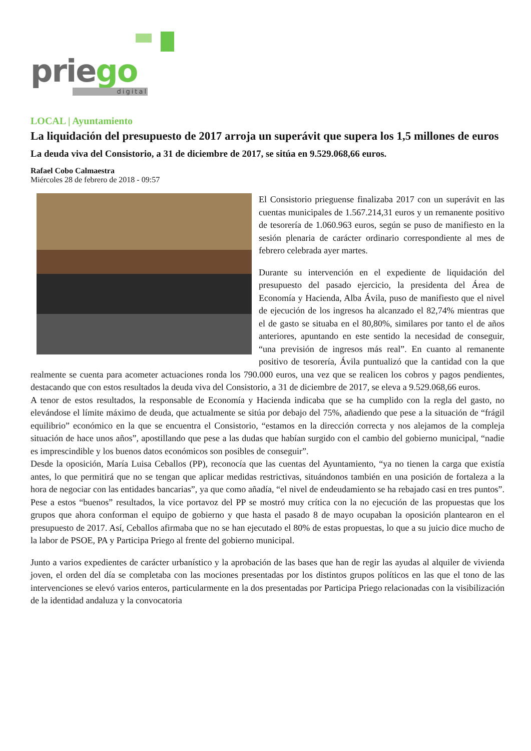priego
digital
LOCAL | Ayuntamiento
La liquidación del presupuesto de 2017 arroja un superávit que supera los 1,5 millones de euros
La deuda viva del Consistorio, a 31 de diciembre de 2017, se sitúa en 9.529.068,66 euros.
Rafael Cobo Calmaestra
Miércoles 28 de febrero de 2018 - 09:57
El Consistorio prieguense finalizaba 2017 con un superávit en las cuentas municipales de 1.567.214,31 euros y un remanente positivo de tesorería de 1.060.963 euros, según se puso de manifiesto en la sesión plenaria de carácter ordinario correspondiente al mes de febrero celebrada ayer martes.
Durante su intervención en el expediente de liquidación del presupuesto del pasado ejercicio, la presidenta del Área de Economía y Hacienda, Alba Ávila, puso de manifiesto que el nivel de ejecución de los ingresos ha alcanzado el 82,74% mientras que el de gasto se situaba en el 80,80%, similares por tanto el de años anteriores, apuntando en este sentido la necesidad de conseguir, “una previsión de ingresos más real”. En cuanto al remanente positivo de tesorería, Ávila puntualizó que la cantidad con la que realmente se cuenta para acometer actuaciones ronda los 790.000 euros, una vez que se realicen los cobros y pagos pendientes, destacando que con estos resultados la deuda viva del Consistorio, a 31 de diciembre de 2017, se eleva a 9.529.068,66 euros.
A tenor de estos resultados, la responsable de Economía y Hacienda indicaba que se ha cumplido con la regla del gasto, no elevándose el límite máximo de deuda, que actualmente se sitúa por debajo del 75%, añadiendo que pese a la situación de “frágil equilibrio” económico en la que se encuentra el Consistorio, “estamos en la dirección correcta y nos alejamos de la compleja situación de hace unos años”, apostillando que pese a las dudas que habían surgido con el cambio del gobierno municipal, “nadie es imprescindible y los buenos datos económicos son posibles de conseguir”.
Desde la oposición, María Luisa Ceballos (PP), reconocía que las cuentas del Ayuntamiento, “ya no tienen la carga que existía antes, lo que permitirá que no se tengan que aplicar medidas restrictivas, situándonos también en una posición de fortaleza a la hora de negociar con las entidades bancarias”, ya que como añadía, “el nivel de endeudamiento se ha rebajado casi en tres puntos”. Pese a estos “buenos” resultados, la vice portavoz del PP se mostró muy crítica con la no ejecución de las propuestas que los grupos que ahora conforman el equipo de gobierno y que hasta el pasado 8 de mayo ocupaban la oposición plantearon en el presupuesto de 2017. Así, Ceballos afirmaba que no se han ejecutado el 80% de estas propuestas, lo que a su juicio dice mucho de la labor de PSOE, PA y Participa Priego al frente del gobierno municipal.
Junto a varios expedientes de carácter urbanístico y la aprobación de las bases que han de regir las ayudas al alquiler de vivienda joven, el orden del día se completaba con las mociones presentadas por los distintos grupos políticos en las que el tono de las intervenciones se elevó varios enteros, particularmente en la dos presentadas por Participa Priego relacionadas con la visibilización de la identidad andaluza y la convocatoria